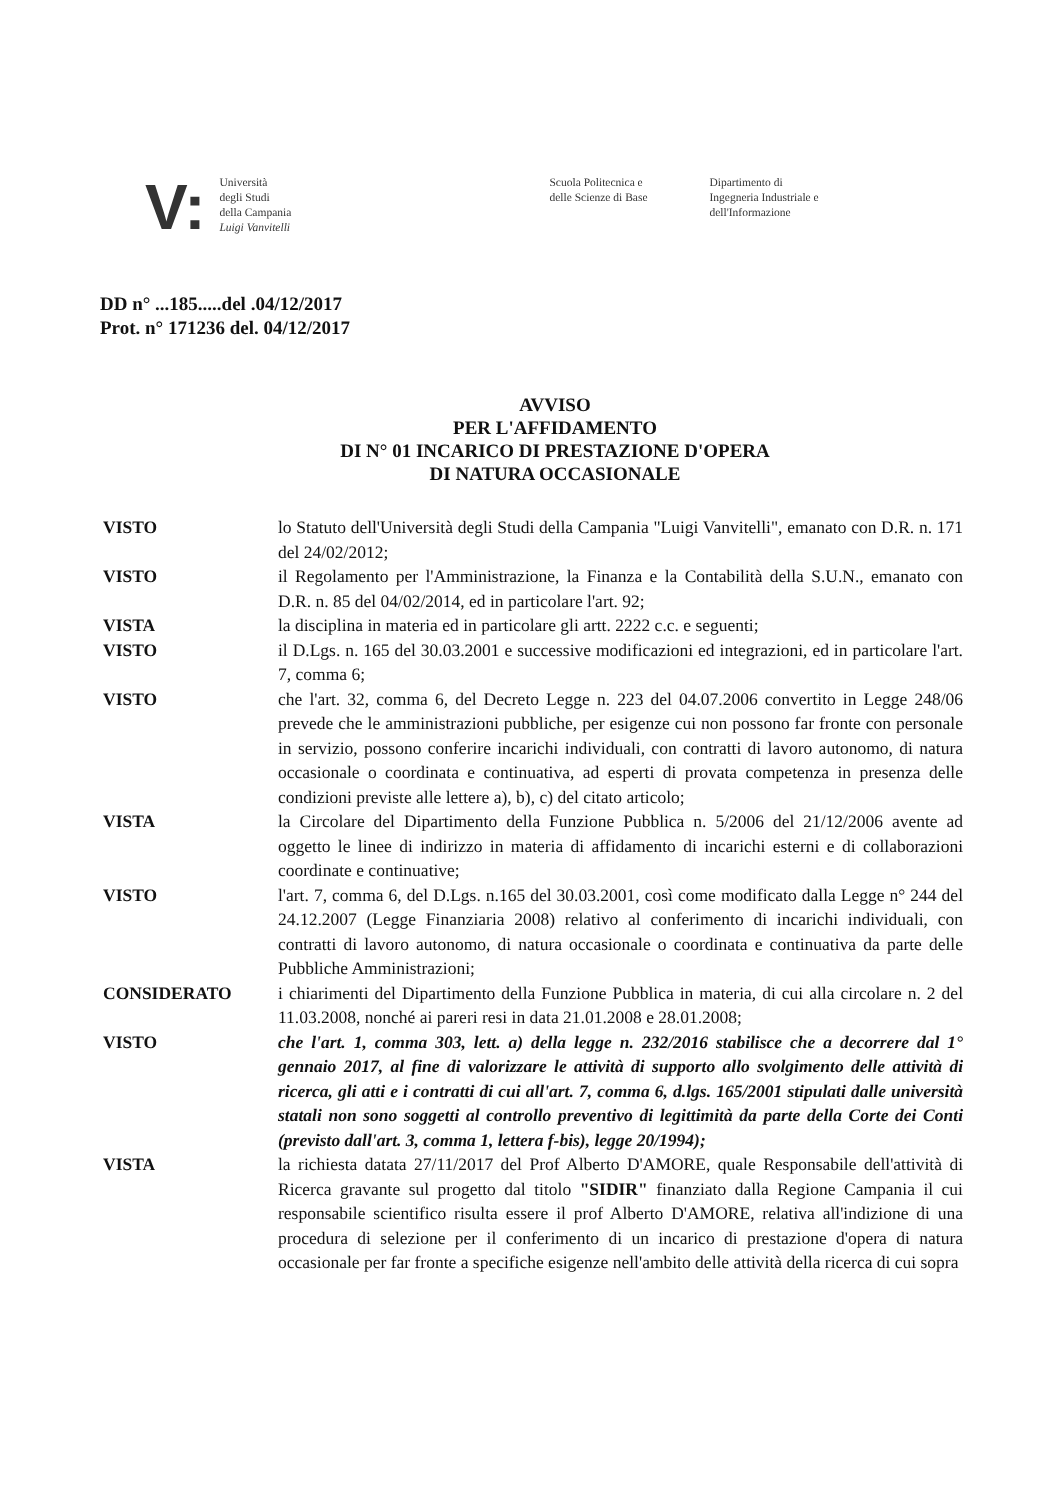V:
Università
degli Studi
della Campania
Luigi Vanvitelli
Scuola Politecnica e
delle Scienze di Base
Dipartimento di
Ingegneria Industriale e
dell'Informazione
DD n° ...185.....del .04/12/2017
Prot. n° 171236 del. 04/12/2017
AVVISO
PER L'AFFIDAMENTO
DI N° 01 INCARICO DI PRESTAZIONE D'OPERA
DI NATURA OCCASIONALE
VISTO lo Statuto dell'Università degli Studi della Campania "Luigi Vanvitelli", emanato con D.R. n. 171 del 24/02/2012;
VISTO il Regolamento per l'Amministrazione, la Finanza e la Contabilità della S.U.N., emanato con D.R. n. 85 del 04/02/2014, ed in particolare l'art. 92;
VISTA la disciplina in materia ed in particolare gli artt. 2222 c.c. e seguenti;
VISTO il D.Lgs. n. 165 del 30.03.2001 e successive modificazioni ed integrazioni, ed in particolare l'art. 7, comma 6;
VISTO che l'art. 32, comma 6, del Decreto Legge n. 223 del 04.07.2006 convertito in Legge 248/06 prevede che le amministrazioni pubbliche, per esigenze cui non possono far fronte con personale in servizio, possono conferire incarichi individuali, con contratti di lavoro autonomo, di natura occasionale o coordinata e continuativa, ad esperti di provata competenza in presenza delle condizioni previste alle lettere a), b), c) del citato articolo;
VISTA la Circolare del Dipartimento della Funzione Pubblica n. 5/2006 del 21/12/2006 avente ad oggetto le linee di indirizzo in materia di affidamento di incarichi esterni e di collaborazioni coordinate e continuative;
VISTO l'art. 7, comma 6, del D.Lgs. n.165 del 30.03.2001, così come modificato dalla Legge n° 244 del 24.12.2007 (Legge Finanziaria 2008) relativo al conferimento di incarichi individuali, con contratti di lavoro autonomo, di natura occasionale o coordinata e continuativa da parte delle Pubbliche Amministrazioni;
CONSIDERATO i chiarimenti del Dipartimento della Funzione Pubblica in materia, di cui alla circolare n. 2 del 11.03.2008, nonché ai pareri resi in data 21.01.2008 e 28.01.2008;
VISTO che l'art. 1, comma 303, lett. a) della legge n. 232/2016 stabilisce che a decorrere dal 1° gennaio 2017, al fine di valorizzare le attività di supporto allo svolgimento delle attività di ricerca, gli atti e i contratti di cui all'art. 7, comma 6, d.lgs. 165/2001 stipulati dalle università statali non sono soggetti al controllo preventivo di legittimità da parte della Corte dei Conti (previsto dall'art. 3, comma 1, lettera f-bis), legge 20/1994);
VISTA la richiesta datata 27/11/2017 del Prof Alberto D'AMORE, quale Responsabile dell'attività di Ricerca gravante sul progetto dal titolo "SIDIR" finanziato dalla Regione Campania il cui responsabile scientifico risulta essere il prof Alberto D'AMORE, relativa all'indizione di una procedura di selezione per il conferimento di un incarico di prestazione d'opera di natura occasionale per far fronte a specifiche esigenze nell'ambito delle attività della ricerca di cui sopra